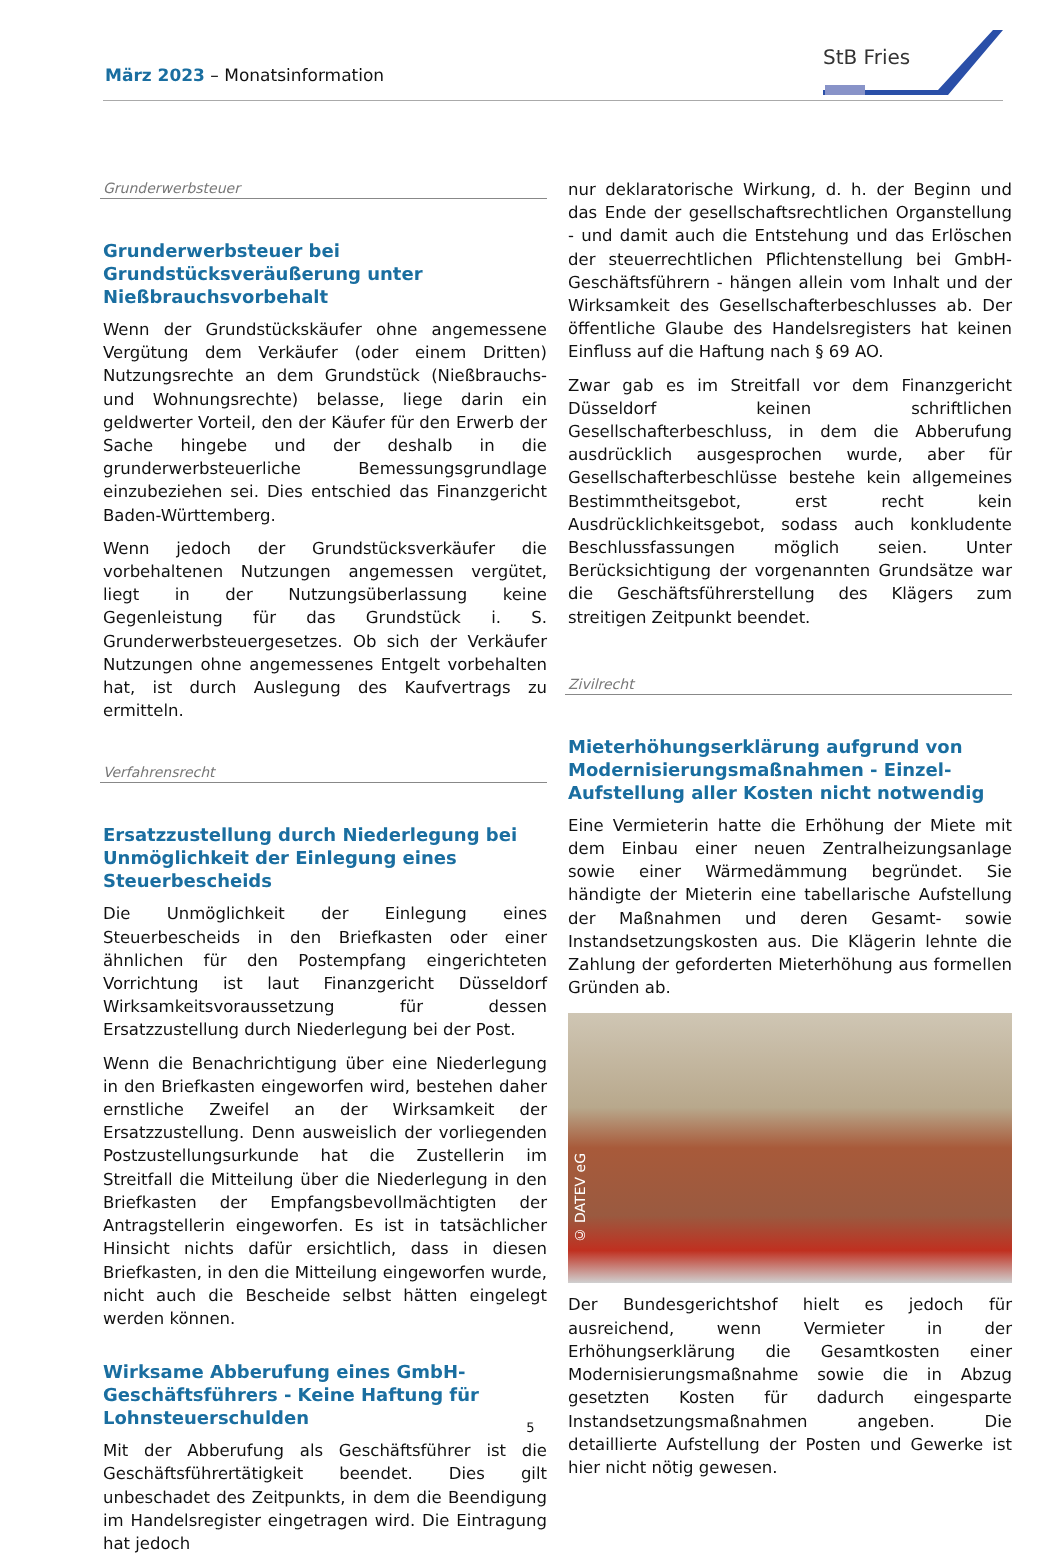März 2023 – Monatsinformation
StB Fries
Grunderwerbsteuer
Grunderwerbsteuer bei Grundstücksveräußerung unter Nießbrauchsvorbehalt
Wenn der Grundstückskäufer ohne angemessene Vergütung dem Verkäufer (oder einem Dritten) Nutzungsrechte an dem Grundstück (Nießbrauchs- und Wohnungsrechte) belasse, liege darin ein geldwerter Vorteil, den der Käufer für den Erwerb der Sache hingebe und der deshalb in die grunderwerbsteuerliche Bemessungsgrundlage einzubeziehen sei. Dies entschied das Finanzgericht Baden-Württemberg.
Wenn jedoch der Grundstücksverkäufer die vorbehaltenen Nutzungen angemessen vergütet, liegt in der Nutzungsüberlassung keine Gegenleistung für das Grundstück i. S. Grunderwerbsteuergesetzes. Ob sich der Verkäufer Nutzungen ohne angemessenes Entgelt vorbehalten hat, ist durch Auslegung des Kaufvertrags zu ermitteln.
Verfahrensrecht
Ersatzzustellung durch Niederlegung bei Unmöglichkeit der Einlegung eines Steuerbescheids
Die Unmöglichkeit der Einlegung eines Steuerbescheids in den Briefkasten oder einer ähnlichen für den Postempfang eingerichteten Vorrichtung ist laut Finanzgericht Düsseldorf Wirksamkeitsvoraussetzung für dessen Ersatzzustellung durch Niederlegung bei der Post.
Wenn die Benachrichtigung über eine Niederlegung in den Briefkasten eingeworfen wird, bestehen daher ernstliche Zweifel an der Wirksamkeit der Ersatzzustellung. Denn ausweislich der vorliegenden Postzustellungsurkunde hat die Zustellerin im Streitfall die Mitteilung über die Niederlegung in den Briefkasten der Empfangsbevollmächtigten der Antragstellerin eingeworfen. Es ist in tatsächlicher Hinsicht nichts dafür ersichtlich, dass in diesen Briefkasten, in den die Mitteilung eingeworfen wurde, nicht auch die Bescheide selbst hätten eingelegt werden können.
Wirksame Abberufung eines GmbH-Geschäftsführers - Keine Haftung für Lohnsteuerschulden
Mit der Abberufung als Geschäftsführer ist die Geschäftsführertätigkeit beendet. Dies gilt unbeschadet des Zeitpunkts, in dem die Beendigung im Handelsregister eingetragen wird. Die Eintragung hat jedoch
nur deklaratorische Wirkung, d. h. der Beginn und das Ende der gesellschaftsrechtlichen Organstellung - und damit auch die Entstehung und das Erlöschen der steuerrechtlichen Pflichtenstellung bei GmbH-Geschäftsführern - hängen allein vom Inhalt und der Wirksamkeit des Gesellschafterbeschlusses ab. Der öffentliche Glaube des Handelsregisters hat keinen Einfluss auf die Haftung nach § 69 AO.
Zwar gab es im Streitfall vor dem Finanzgericht Düsseldorf keinen schriftlichen Gesellschafterbeschluss, in dem die Abberufung ausdrücklich ausgesprochen wurde, aber für Gesellschafterbeschlüsse bestehe kein allgemeines Bestimmtheitsgebot, erst recht kein Ausdrücklichkeitsgebot, sodass auch konkludente Beschlussfassungen möglich seien. Unter Berücksichtigung der vorgenannten Grundsätze war die Geschäftsführerstellung des Klägers zum streitigen Zeitpunkt beendet.
Zivilrecht
Mieterhöhungserklärung aufgrund von Modernisierungsmaßnahmen - Einzel-Aufstellung aller Kosten nicht notwendig
Eine Vermieterin hatte die Erhöhung der Miete mit dem Einbau einer neuen Zentralheizungsanlage sowie einer Wärmedämmung begründet. Sie händigte der Mieterin eine tabellarische Aufstellung der Maßnahmen und deren Gesamt- sowie Instandsetzungskosten aus. Die Klägerin lehnte die Zahlung der geforderten Mieterhöhung aus formellen Gründen ab.
© DATEV eG
Der Bundesgerichtshof hielt es jedoch für ausreichend, wenn Vermieter in der Erhöhungserklärung die Gesamtkosten einer Modernisierungsmaßnahme sowie die in Abzug gesetzten Kosten für dadurch eingesparte Instandsetzungsmaßnahmen angeben. Die detaillierte Aufstellung der Posten und Gewerke ist hier nicht nötig gewesen.
5